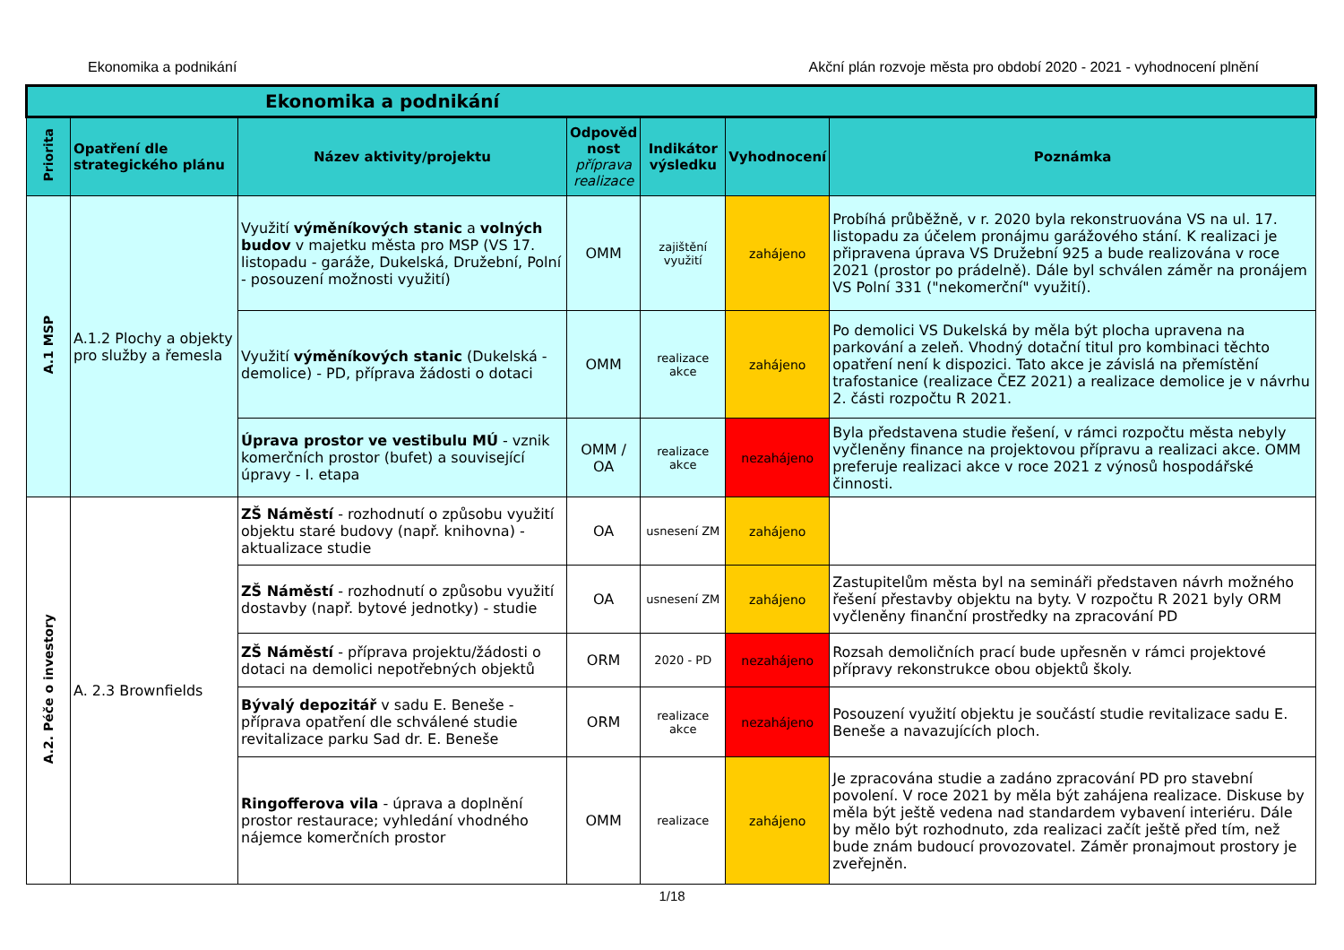Ekonomika a podnikání Akční plán rozvoje města pro období 2020 - 2021 - vyhodnocení plnění
| Ekonomika a podnikání | | | | | | |
| --- | --- | --- | --- | --- | --- | --- |
| Priorita | Opatření dle strategického plánu | Název aktivity/projektu | Odpověd nost příprava realizace | Indikátor výsledku | Vyhodnocení | Poznámka |
| A.1 MSP | A.1.2 Plochy a objekty pro služby a řemesla | Využití výměníkových stanic a volných budov v majetku města pro MSP (VS 17. listopadu - garáže, Dukelská, Družební, Polní - posouzení možnosti využití) | OMM | zajištění využití | zahájeno | Probíhá průběžně, v r. 2020 byla rekonstruována VS na ul. 17. listopadu za účelem pronájmu garážového stání. K realizaci je připravena úprava VS Družební 925 a bude realizována v roce 2021 (prostor po prádelně). Dále byl schválen záměr na pronájem VS Polní 331 ("nekomerční" využití). |
| | | Využití výměníkových stanic (Dukelská - demolice) - PD, příprava žádosti o dotaci | OMM | realizace akce | zahájeno | Po demolici VS Dukelská by měla být plocha upravena na parkování a zeleň. Vhodný dotační titul pro kombinaci těchto opatření není k dispozici. Tato akce je závislá na přemístění trafostanice (realizace ČEZ 2021) a realizace demolice je v návrhu 2. části rozpočtu R 2021. |
| | | Úprava prostor ve vestibulu MÚ - vznik komerčních prostor (bufet) a související úpravy - I. etapa | OMM / OA | realizace akce | nezahájeno | Byla představena studie řešení, v rámci rozpočtu města nebyly vyčleněny finance na projektovou přípravu a realizaci akce. OMM preferuje realizaci akce v roce 2021 z výnosů hospodářské činnosti. |
| A.2. Péče o investory | A. 2.3 Brownfields | ZŠ Náměstí - rozhodnutí o způsobu využití objektu staré budovy (např. knihovna) - aktualizace studie | OA | usnesení ZM | zahájeno | |
| | | ZŠ Náměstí - rozhodnutí o způsobu využití dostavby (např. bytové jednotky) - studie | OA | usnesení ZM | zahájeno | Zastupitelům města byl na semináři představen návrh možného řešení přestavby objektu na byty. V rozpočtu R 2021 byly ORM vyčleněny finanční prostředky na zpracování PD |
| | | ZŠ Náměstí - příprava projektu/žádosti o dotaci na demolici nepotřebných objektů | ORM | 2020 - PD | nezahájeno | Rozsah demoličních prací bude upřesněn v rámci projektové přípravy rekonstrukce obou objektů školy. |
| | | Bývalý depozitář v sadu E. Beneše - příprava opatření dle schválené studie revitalizace parku Sad dr. E. Beneše | ORM | realizace akce | nezahájeno | Posouzení využití objektu je součástí studie revitalizace sadu E. Beneše a navazujících ploch. |
| | | Ringofferova vila - úprava a doplnění prostor restaurace; vyhledání vhodného nájemce komerčních prostor | OMM | realizace | zahájeno | Je zpracována studie a zadáno zpracování PD pro stavební povolení. V roce 2021 by měla být zahájena realizace. Diskuse by měla být ještě vedena nad standardem vybavení interiéru. Dále by mělo být rozhodnuto, zda realizaci začít ještě před tím, než bude znám budoucí provozovatel. Záměr pronajmout prostory je zveřejněn. |
1/18